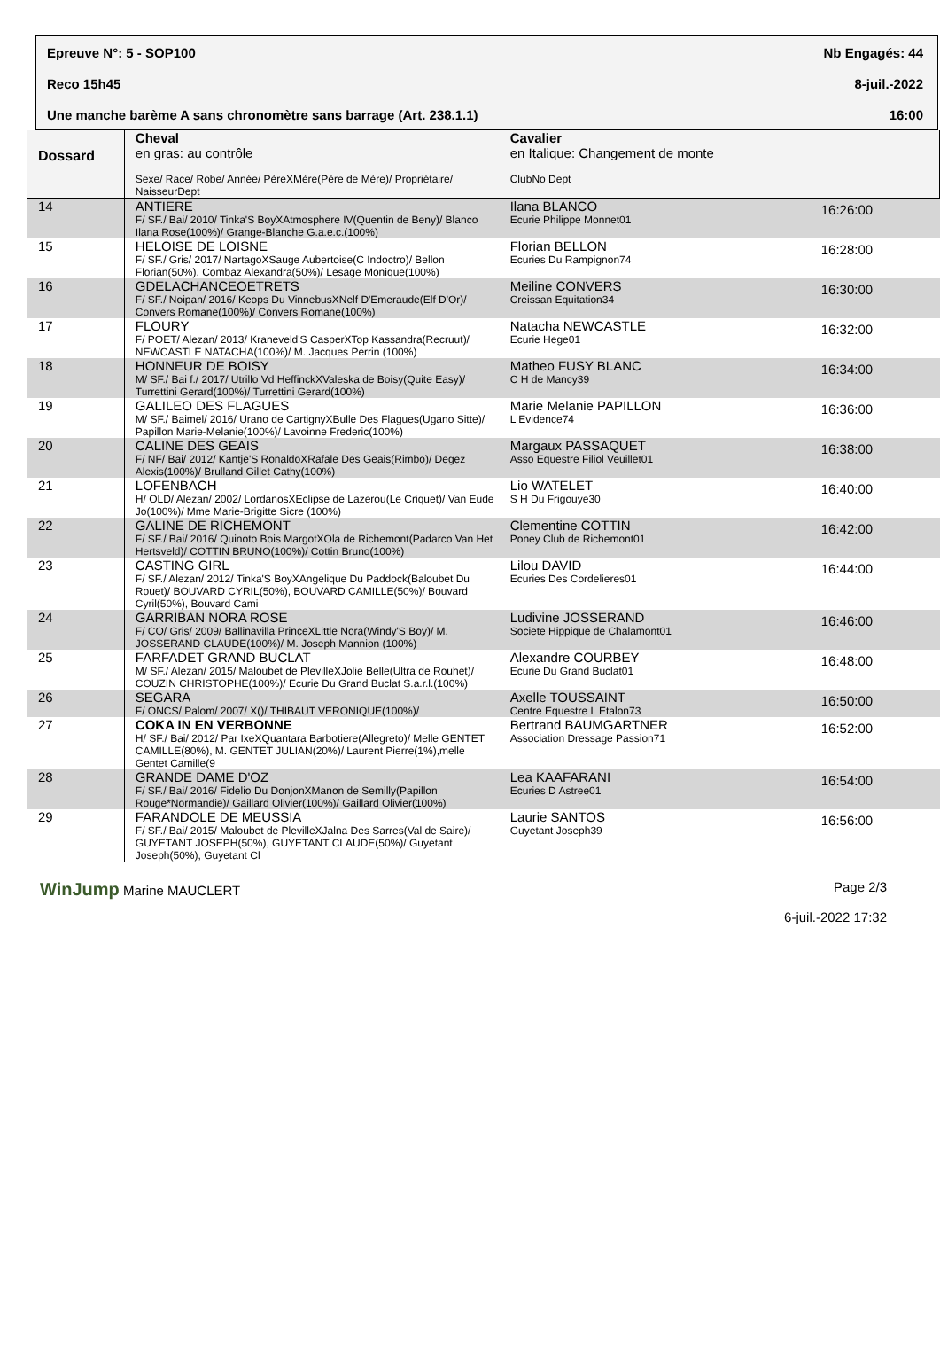Epreuve N°: 5 - SOP100 Nb Engagés: 44
Reco 15h45 8-juil.-2022
Une manche barème A sans chronomètre sans barrage (Art. 238.1.1) 16:00
| Dossard | Cheval en gras: au contrôle Sexe/ Race/ Robe/ Année/ PèreXMère(Père de Mère)/ Propriétaire/ NaisseurDept | Cavalier en Italique: Changement de monte ClubNo Dept | |
| --- | --- | --- | --- |
| 14 | ANTIERE F/ SF./ Bai/ 2010/ Tinka'S BoyXAtmosphere IV(Quentin de Beny)/ Blanco Ilana Rose(100%)/ Grange-Blanche G.a.e.c.(100%) | Ilana BLANCO Ecurie Philippe Monnet01 | 16:26:00 |
| 15 | HELOISE DE LOISNE F/ SF./ Gris/ 2017/ NartagoXSauge Aubertoise(C Indoctro)/ Bellon Florian(50%), Combaz Alexandra(50%)/ Lesage Monique(100%) | Florian BELLON Ecuries Du Rampignon74 | 16:28:00 |
| 16 | GDELACHANCEOETRETS F/ SF./ Noipan/ 2016/ Keops Du VinnebusXNelf D'Emeraude(Elf D'Or)/ Convers Romane(100%)/ Convers Romane(100%) | Meiline CONVERS Creissan Equitation34 | 16:30:00 |
| 17 | FLOURY F/ POET/ Alezan/ 2013/ Kraneveld'S CasperXTop Kassandra(Recruut)/ NEWCASTLE NATACHA(100%)/ M. Jacques Perrin (100%) | Natacha NEWCASTLE Ecurie Hege01 | 16:32:00 |
| 18 | HONNEUR DE BOISY M/ SF./ Bai f./ 2017/ Utrillo Vd HeffinckXValeska de Boisy(Quite Easy)/ Turrettini Gerard(100%)/ Turrettini Gerard(100%) | Matheo FUSY BLANC C H de Mancy39 | 16:34:00 |
| 19 | GALILEO DES FLAGUES M/ SF./ Baimel/ 2016/ Urano de CartignyXBulle Des Flagues(Ugano Sitte)/ Papillon Marie-Melanie(100%)/ Lavoinne Frederic(100%) | Marie Melanie PAPILLON L Evidence74 | 16:36:00 |
| 20 | CALINE DES GEAIS F/ NF/ Bai/ 2012/ Kantje'S RonaldoXRafale Des Geais(Rimbo)/ Degez Alexis(100%)/ Brulland Gillet Cathy(100%) | Margaux PASSAQUET Asso Equestre Filiol Veuillet01 | 16:38:00 |
| 21 | LOFENBACH H/ OLD/ Alezan/ 2002/ LordanosXEclipse de Lazerou(Le Criquet)/ Van Eude Jo(100%)/ Mme Marie-Brigitte Sicre (100%) | Lio WATELET S H Du Frigouye30 | 16:40:00 |
| 22 | GALINE DE RICHEMONT F/ SF./ Bai/ 2016/ Quinoto Bois MargotXOla de Richemont(Padarco Van Het Hertsveld)/ COTTIN BRUNO(100%)/ Cottin Bruno(100%) | Clementine COTTIN Poney Club de Richemont01 | 16:42:00 |
| 23 | CASTING GIRL F/ SF./ Alezan/ 2012/ Tinka'S BoyXAngelique Du Paddock(Baloubet Du Rouet)/ BOUVARD CYRIL(50%), BOUVARD CAMILLE(50%)/ Bouvard Cyril(50%), Bouvard Cami | Lilou DAVID Ecuries Des Cordelieres01 | 16:44:00 |
| 24 | GARRIBAN NORA ROSE F/ CO/ Gris/ 2009/ Ballinavilla PrinceXLittle Nora(Windy'S Boy)/ M. JOSSERAND CLAUDE(100%)/ M. Joseph Mannion (100%) | Ludivine JOSSERAND Societe Hippique de Chalamont01 | 16:46:00 |
| 25 | FARFADET GRAND BUCLAT M/ SF./ Alezan/ 2015/ Maloubet de PlevilleXJolie Belle(Ultra de Rouhet)/ COUZIN CHRISTOPHE(100%)/ Ecurie Du Grand Buclat S.a.r.l.(100%) | Alexandre COURBEY Ecurie Du Grand Buclat01 | 16:48:00 |
| 26 | SEGARA F/ ONCS/ Palom/ 2007/ X()/ THIBAUT VERONIQUE(100%)/ | Axelle TOUSSAINT Centre Equestre L Etalon73 | 16:50:00 |
| 27 | COKA IN EN VERBONNE H/ SF./ Bai/ 2012/ Par IxeXQuantara Barbotiere(Allegreto)/ Melle GENTET CAMILLE(80%), M. GENTET JULIAN(20%)/ Laurent Pierre(1%),melle Gentet Camille(9 | Bertrand BAUMGARTNER Association Dressage Passion71 | 16:52:00 |
| 28 | GRANDE DAME D'OZ F/ SF./ Bai/ 2016/ Fidelio Du DonjonXManon de Semilly(Papillon Rouge*Normandie)/ Gaillard Olivier(100%)/ Gaillard Olivier(100%) | Lea KAAFARANI Ecuries D Astree01 | 16:54:00 |
| 29 | FARANDOLE DE MEUSSIA F/ SF./ Bai/ 2015/ Maloubet de PlevilleXJalna Des Sarres(Val de Saire)/ GUYETANT JOSEPH(50%), GUYETANT CLAUDE(50%)/ Guyetant Joseph(50%), Guyetant Cl | Laurie SANTOS Guyetant Joseph39 | 16:56:00 |
WinJump Marine MAUCLERT Page 2/3
6-juil.-2022 17:32